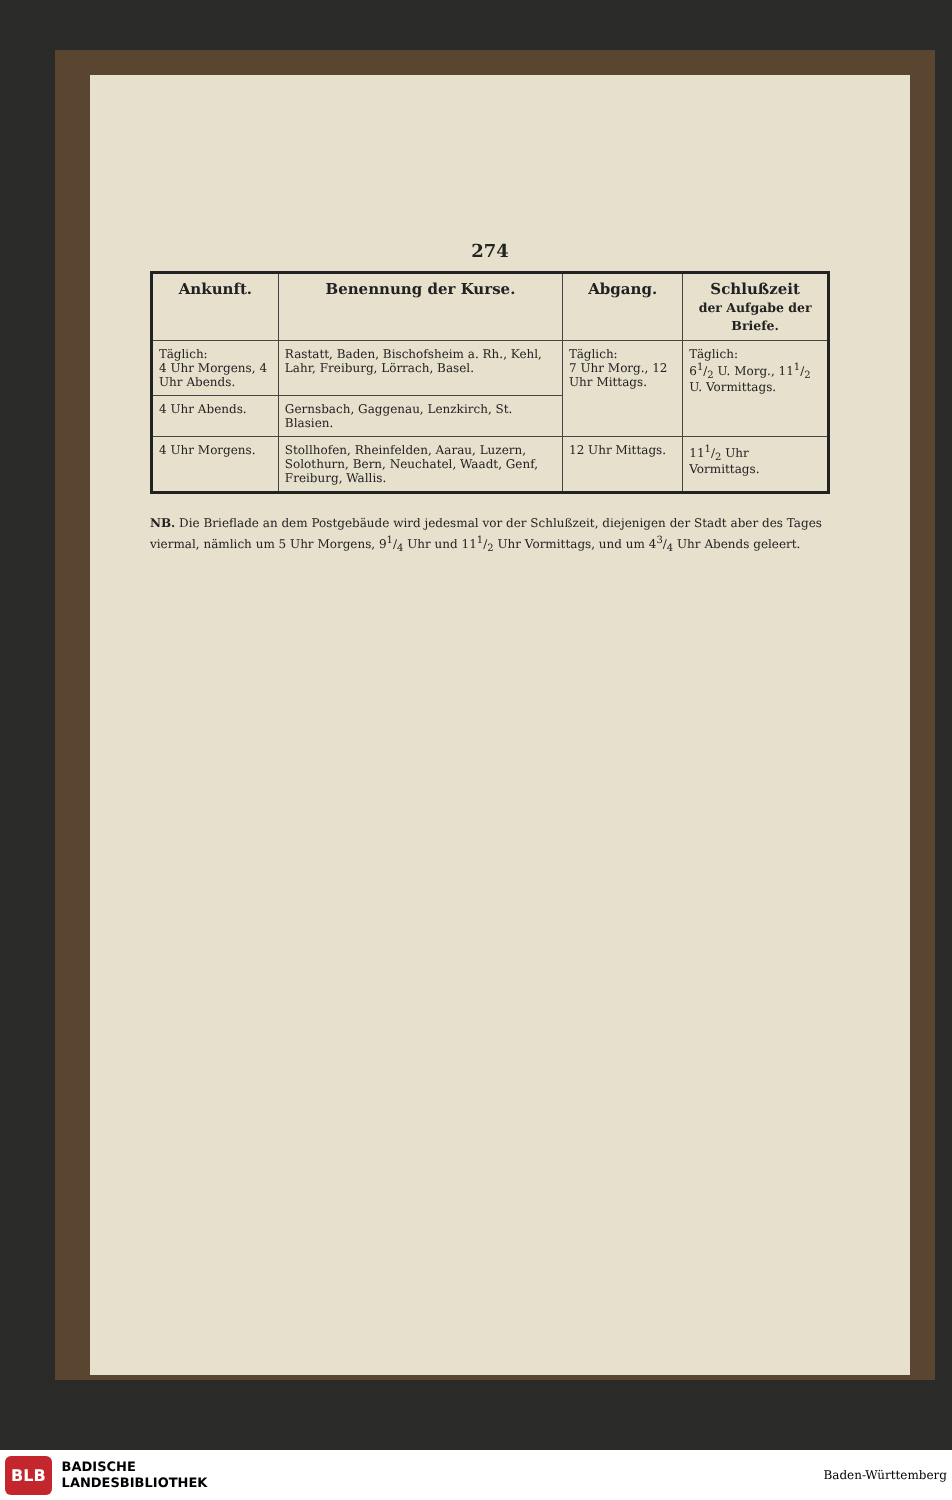274
| Ankunft. | Benennung der Kurse. | Abgang. | Schlußzeit der Aufgabe der Briefe. |
| --- | --- | --- | --- |
| Täglich: 4 Uhr Morgens, 4 Uhr Abends. | Rastatt, Baden, Bischofsheim a. Rh., Kehl, Lahr, Freiburg, Lörrach, Basel. | Täglich: 7 Uhr Morg., 12 Uhr Mittags. | Täglich: 61/2 U. Morg., 111/2 U. Vormittags. |
| 4 Uhr Abends. | Gernsbach, Gaggenau, Lenzkirch, St. Blasien. | | |
| 4 Uhr Morgens. | Stollhofen, Rheinfelden, Aarau, Luzern, Solothurn, Bern, Neuchatel, Waadt, Genf, Freiburg, Wallis. | 12 Uhr Mittags. | 111/2 Uhr Vormittags. |
NB. Die Brieflade an dem Postgebäude wird jedesmal vor der Schlußzeit, diejenigen der Stadt aber des Tages viermal, nämlich um 5 Uhr Morgens, 91/4 Uhr und 111/2 Uhr Vormittags, und um 43/4 Uhr Abends geleert.
BLB BADISCHE
LANDESBIBLIOTHEK Baden-Württemberg